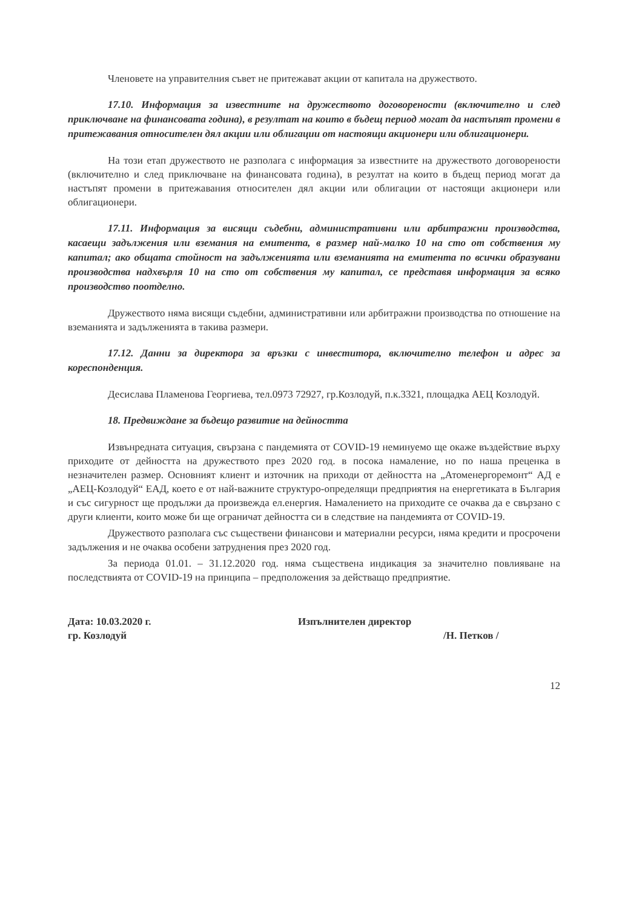Членовете на управителния съвет не притежават акции от капитала на дружеството.
17.10. Информация за известните на дружеството договорености (включително и след приключване на финансовата година), в резултат на които в бъдещ период могат да настъпят промени в притежавания относителен дял акции или облигации от настоящи акционери или облигационери.
На този етап дружеството не разполага с информация за известните на дружеството договорености (включително и след приключване на финансовата година), в резултат на които в бъдещ период могат да настъпят промени в притежавания относителен дял акции или облигации от настоящи акционери или облигационери.
17.11. Информация за висящи съдебни, административни или арбитражни производства, касаещи задължения или вземания на емитента, в размер най-малко 10 на сто от собствения му капитал; ако общата стойност на задълженията или вземанията на емитента по всички образувани производства надхвърля 10 на сто от собствения му капитал, се представя информация за всяко производство поотделно.
Дружеството няма висящи съдебни, административни или арбитражни производства по отношение на вземанията и задълженията в такива размери.
17.12. Данни за директора за връзки с инвеститора, включително телефон и адрес за кореспонденция.
Десислава Пламенова Георгиева, тел.0973 72927, гр.Козлодуй, п.к.3321, площадка АЕЦ Козлодуй.
18. Предвиждане за бъдещо развитие на дейността
Извънредната ситуация, свързана с пандемията от COVID-19 неминуемо ще окаже въздействие върху приходите от дейността на дружеството през 2020 год. в посока намаление, но по наша преценка в незначителен размер. Основният клиент и източник на приходи от дейността на „Атоменергоремонт“ АД е „АЕЦ-Козлодуй“ ЕАД, което е от най-важните структуро-определящи предприятия на енергетиката в България и със сигурност ще продължи да произвежда ел.енергия. Намалението на приходите се очаква да е свързано с други клиенти, които може би ще ограничат дейността си в следствие на пандемията от COVID-19.
Дружеството разполага със съществени финансови и материални ресурси, няма кредити и просрочени задължения и не очаква особени затруднения през 2020 год.
За периода 01.01. – 31.12.2020 год. няма съществена индикация за значително повлияване на последствията от COVID-19 на принципа – предположения за действащо предприятие.
Дата: 10.03.2020 г.
гр. Козлодуй
Изпълнителен директор
/Н. Петков /
12